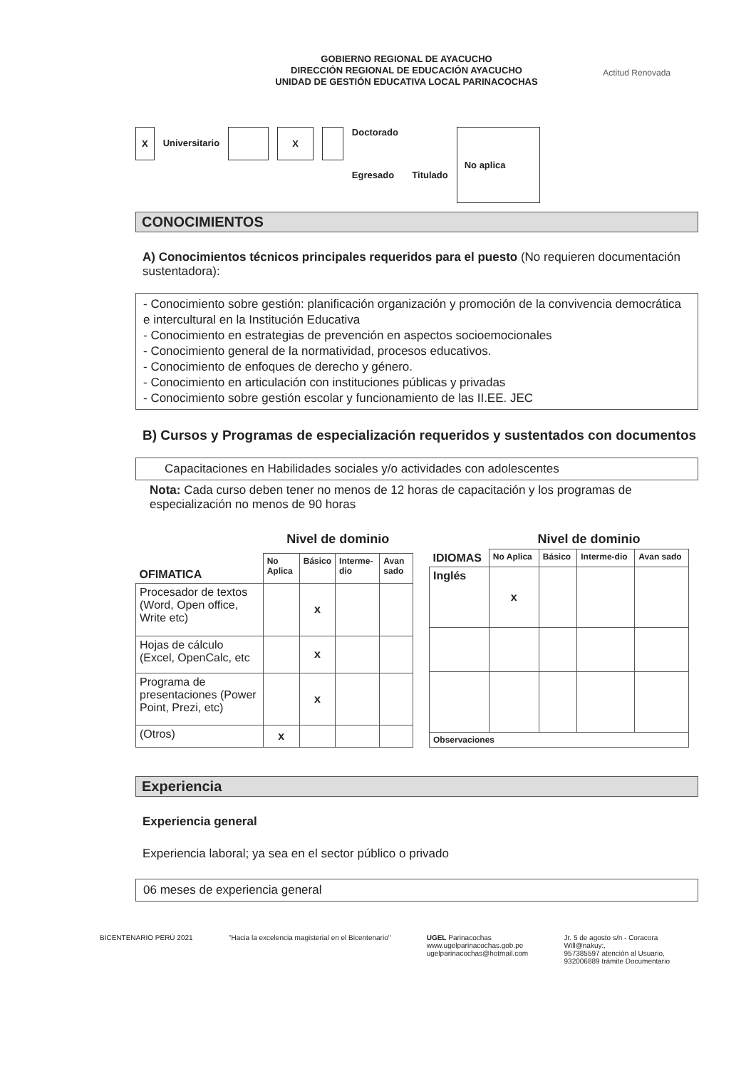GOBIERNO REGIONAL DE AYACUCHO
DIRECCIÓN REGIONAL DE EDUCACIÓN AYACUCHO
UNIDAD DE GESTIÓN EDUCATIVA LOCAL PARINACOCHAS
Actitud Renovada
X Universitario X Doctorado
Egresado Titulado No aplica
CONOCIMIENTOS
A) Conocimientos técnicos principales requeridos para el puesto (No requieren documentación sustentadora):
- Conocimiento sobre gestión: planificación organización y promoción de la convivencia democrática e intercultural en la Institución Educativa
- Conocimiento en estrategias de prevención en aspectos socioemocionales
- Conocimiento general de la normatividad, procesos educativos.
- Conocimiento de enfoques de derecho y género.
- Conocimiento en articulación con instituciones públicas y privadas
- Conocimiento sobre gestión escolar y funcionamiento de las II.EE. JEC
B) Cursos y Programas de especialización requeridos y sustentados con documentos
Capacitaciones en Habilidades sociales y/o actividades con adolescentes
Nota: Cada curso deben tener no menos de 12 horas de capacitación y los programas de especialización no menos de 90 horas
| | Nivel de dominio | | | |
| OFIMATICA | No Aplica | Básico | Interme-dio | Avan sado |
| Procesador de textos (Word, Open office, Write etc) | | x | | |
| Hojas de cálculo (Excel, OpenCalc, etc | | x | | |
| Programa de presentaciones (Power Point, Prezi, etc) | | x | | |
| (Otros) | x | | | |
| | Nivel de dominio | | | |
| IDIOMAS | No Aplica | Básico | Interme-dio | Avan sado |
| Inglés | x | | | |
| Observaciones | | | | |
Experiencia
Experiencia general
Experiencia laboral; ya sea en el sector público o privado
06 meses de experiencia general
BICENTENARIO PERÚ 2021 "Hacia la excelencia magisterial en el Bicentenario" UGEL Parinacochas
www.ugelparinacochas.gob.pe
ugelparinacochas@hotmail.com Jr. 5 de agosto s/n - Coracora
Will@nakuy:,
957385597 atención al Usuario,
932006889 trámite Documentario